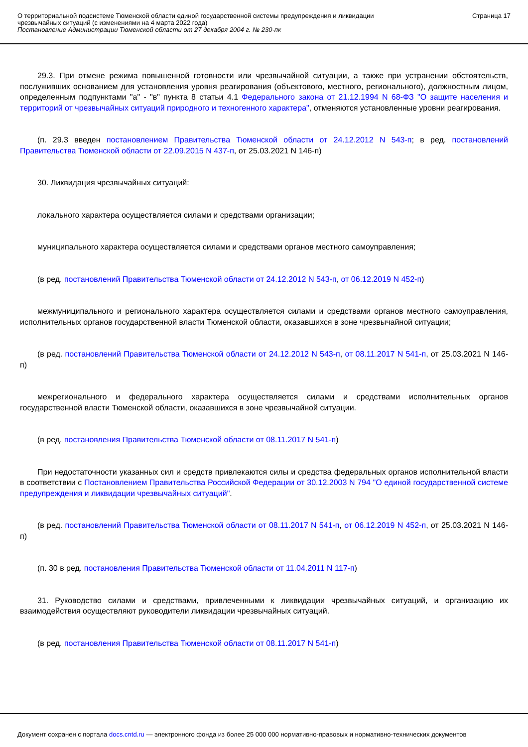О территориальной подсистеме Тюменской области единой государственной системы предупреждения и ликвидации чрезвычайных ситуаций (с изменениями на 4 марта 2022 года)
Постановление Администрации Тюменской области от 27 декабря 2004 г. № 230-пк
Страница 17
29.3. При отмене режима повышенной готовности или чрезвычайной ситуации, а также при устранении обстоятельств, послуживших основанием для установления уровня реагирования (объектового, местного, регионального), должностным лицом, определенным подпунктами "а" - "в" пункта 8 статьи 4.1 Федерального закона от 21.12.1994 N 68-ФЗ "О защите населения и территорий от чрезвычайных ситуаций природного и техногенного характера", отменяются установленные уровни реагирования.
(п. 29.3 введен постановлением Правительства Тюменской области от 24.12.2012 N 543-п; в ред. постановлений Правительства Тюменской области от 22.09.2015 N 437-п, от 25.03.2021 N 146-п)
30. Ликвидация чрезвычайных ситуаций:
локального характера осуществляется силами и средствами организации;
муниципального характера осуществляется силами и средствами органов местного самоуправления;
(в ред. постановлений Правительства Тюменской области от 24.12.2012 N 543-п, от 06.12.2019 N 452-п)
межмуниципального и регионального характера осуществляется силами и средствами органов местного самоуправления, исполнительных органов государственной власти Тюменской области, оказавшихся в зоне чрезвычайной ситуации;
(в ред. постановлений Правительства Тюменской области от 24.12.2012 N 543-п, от 08.11.2017 N 541-п, от 25.03.2021 N 146-п)
межрегионального и федерального характера осуществляется силами и средствами исполнительных органов государственной власти Тюменской области, оказавшихся в зоне чрезвычайной ситуации.
(в ред. постановления Правительства Тюменской области от 08.11.2017 N 541-п)
При недостаточности указанных сил и средств привлекаются силы и средства федеральных органов исполнительной власти в соответствии с Постановлением Правительства Российской Федерации от 30.12.2003 N 794 "О единой государственной системе предупреждения и ликвидации чрезвычайных ситуаций".
(в ред. постановлений Правительства Тюменской области от 08.11.2017 N 541-п, от 06.12.2019 N 452-п, от 25.03.2021 N 146-п)
(п. 30 в ред. постановления Правительства Тюменской области от 11.04.2011 N 117-п)
31. Руководство силами и средствами, привлеченными к ликвидации чрезвычайных ситуаций, и организацию их взаимодействия осуществляют руководители ликвидации чрезвычайных ситуаций.
(в ред. постановления Правительства Тюменской области от 08.11.2017 N 541-п)
Документ сохранен с портала docs.cntd.ru — электронного фонда из более 25 000 000 нормативно-правовых и нормативно-технических документов